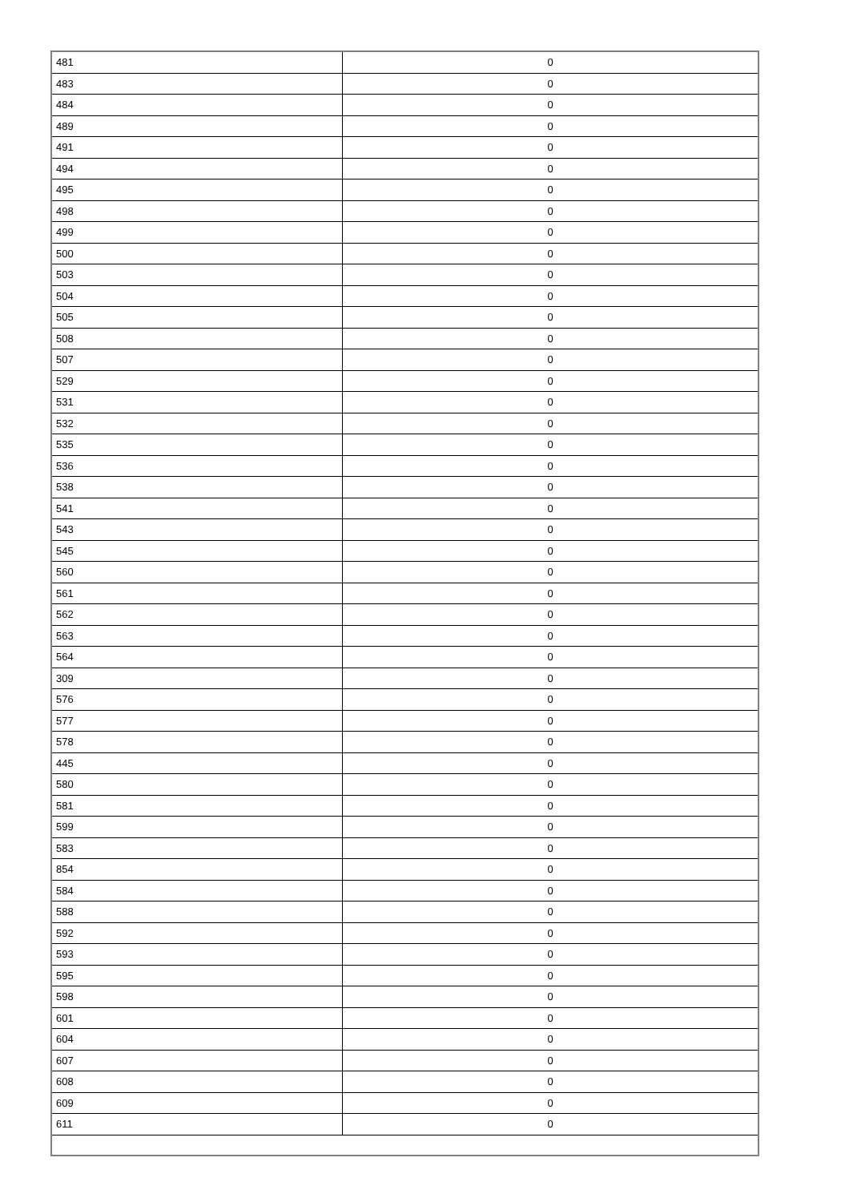| 481 | 0 |
| 483 | 0 |
| 484 | 0 |
| 489 | 0 |
| 491 | 0 |
| 494 | 0 |
| 495 | 0 |
| 498 | 0 |
| 499 | 0 |
| 500 | 0 |
| 503 | 0 |
| 504 | 0 |
| 505 | 0 |
| 508 | 0 |
| 507 | 0 |
| 529 | 0 |
| 531 | 0 |
| 532 | 0 |
| 535 | 0 |
| 536 | 0 |
| 538 | 0 |
| 541 | 0 |
| 543 | 0 |
| 545 | 0 |
| 560 | 0 |
| 561 | 0 |
| 562 | 0 |
| 563 | 0 |
| 564 | 0 |
| 309 | 0 |
| 576 | 0 |
| 577 | 0 |
| 578 | 0 |
| 445 | 0 |
| 580 | 0 |
| 581 | 0 |
| 599 | 0 |
| 583 | 0 |
| 854 | 0 |
| 584 | 0 |
| 588 | 0 |
| 592 | 0 |
| 593 | 0 |
| 595 | 0 |
| 598 | 0 |
| 601 | 0 |
| 604 | 0 |
| 607 | 0 |
| 608 | 0 |
| 609 | 0 |
| 611 | 0 |